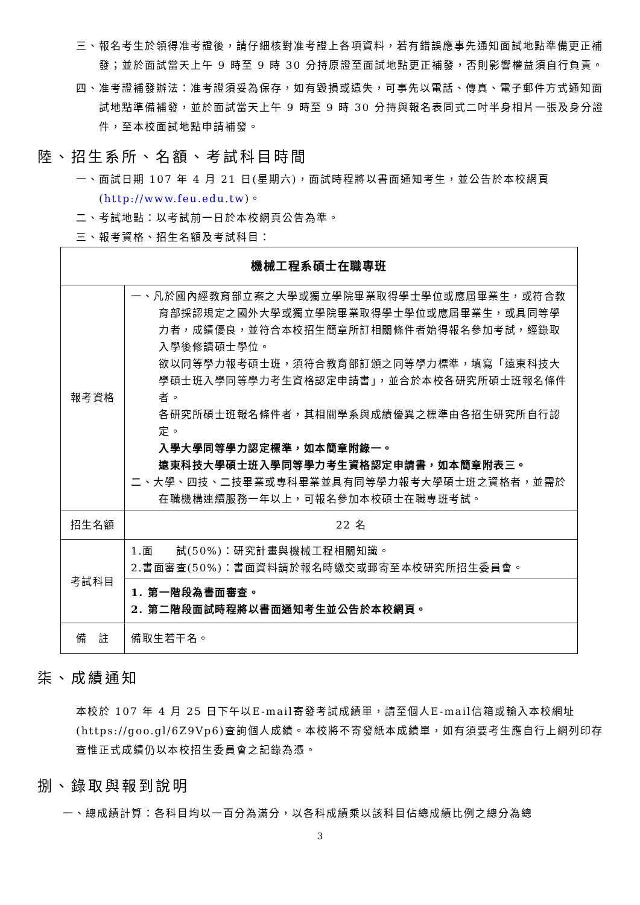三、報名考生於領得准考證後，請仔細核對准考證上各項資料，若有錯誤應事先通知面試地點準備更正補發；並於面試當天上午 9 時至 9 時 30 分持原證至面試地點更正補發，否則影響權益須自行負責。
四、准考證補發辦法：准考證須妥為保存，如有毀損或遺失，可事先以電話、傳真、電子郵件方式通知面試地點準備補發，並於面試當天上午 9 時至 9 時 30 分持與報名表同式二吋半身相片一張及身分證件，至本校面試地點申請補發。
陸、招生系所、名額、考試科目時間
一、面試日期 107 年 4 月 21 日(星期六)，面試時程將以書面通知考生，並公告於本校網頁(http://www.feu.edu.tw)。
二、考試地點：以考試前一日於本校網頁公告為準。
三、報考資格、招生名額及考試科目：
| 機械工程系碩士在職專班 | |
| 報考資格 | 一、凡於國內經教育部立案之大學或獨立學院畢業取得學士學位或應屆畢業生，或符合教育部採認規定之國外大學或獨立學院畢業取得學士學位或應屆畢業生，或具同等學力者，成績優良，並符合本校招生簡章所訂相關條件者始得報名參加考試，經錄取入學後修讀碩士學位。 欲以同等學力報考碩士班，須符合教育部訂頒之同等學力標準，填寫「遠東科技大學碩士班入學同等學力考生資格認定申請書」，並合於本校各研究所碩士班報名條件者。 各研究所碩士班報名條件者，其相關學系與成績優異之標準由各招生研究所自行認定。 入學大學同等學力認定標準，如本簡章附錄一。 遠東科技大學碩士班入學同等學力考生資格認定申請書，如本簡章附表三。 二、大學、四技、二技畢業或專科畢業並具有同等學力報考大學碩士班之資格者，並需於在職機構連續服務一年以上，可報名參加本校碩士在職專班考試。 |
| 招生名額 | 22 名 |
| 考試科目 | 1.面 試(50%)：研究計畫與機械工程相關知識。 2.書面審查(50%)：書面資料請於報名時繳交或郵寄至本校研究所招生委員會。 |
| | 1. 第一階段為書面審查。 2. 第二階段面試時程將以書面通知考生並公告於本校網頁。 |
| 備 註 | 備取生若干名。 |
柒、成績通知
本校於 107 年 4 月 25 日下午以E-mail寄發考試成績單，請至個人E-mail信箱或輸入本校網址(https://goo.gl/6Z9Vp6)查詢個人成績。本校將不寄發紙本成績單，如有須要考生應自行上網列印存查惟正式成績仍以本校招生委員會之記錄為憑。
捌、錄取與報到說明
一、總成績計算：各科目均以一百分為滿分，以各科成績乘以該科目佔總成績比例之總分為總
3